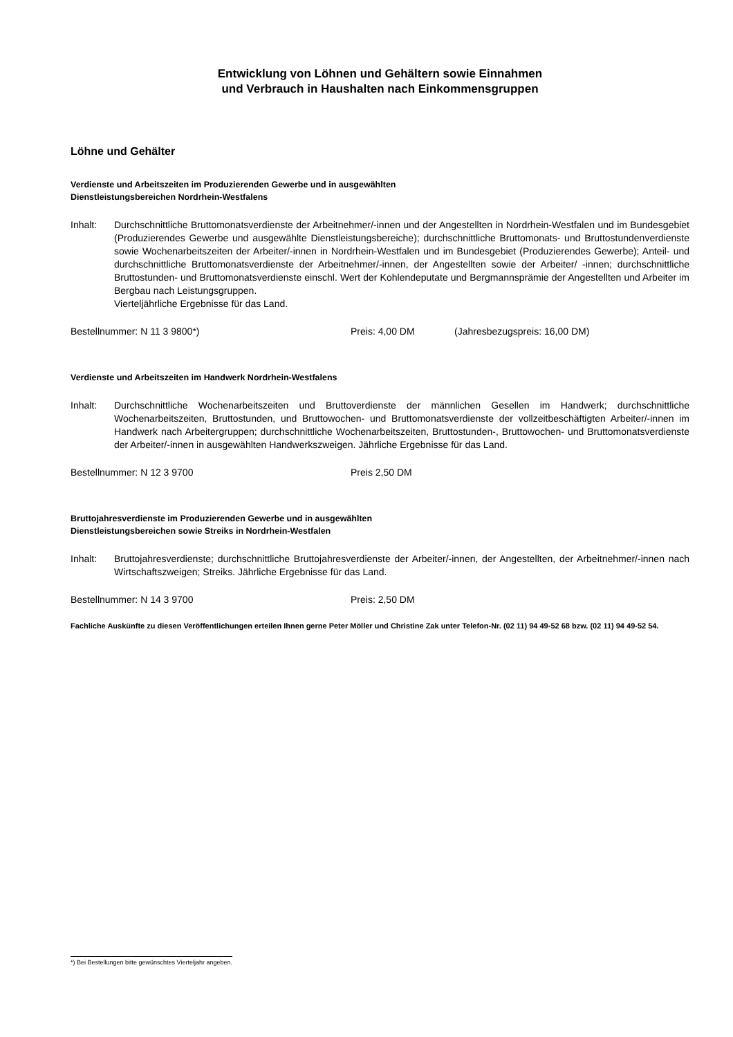Entwicklung von Löhnen und Gehältern sowie Einnahmen
und Verbrauch in Haushalten nach Einkommensgruppen
Löhne und Gehälter
Verdienste und Arbeitszeiten im Produzierenden Gewerbe und in ausgewählten
Dienstleistungsbereichen Nordrhein-Westfalens
Inhalt: Durchschnittliche Bruttomonatsverdienste der Arbeitnehmer/-innen und der Angestellten in Nordrhein-Westfalen und im Bundesgebiet (Produzierendes Gewerbe und ausgewählte Dienstleistungsbereiche); durchschnittliche Bruttomonats- und Bruttostundenverdienste sowie Wochenarbeitszeiten der Arbeiter/-innen in Nordrhein-Westfalen und im Bundesgebiet (Produzierendes Gewerbe); Anteil- und durchschnittliche Bruttomonatsverdienste der Arbeitnehmer/-innen, der Angestellten sowie der Arbeiter/ -innen; durchschnittliche Bruttostunden- und Bruttomonatsverdienste einschl. Wert der Kohlendeputate und Bergmannsprämie der Angestellten und Arbeiter im Bergbau nach Leistungsgruppen.
Vierteljährliche Ergebnisse für das Land.
Bestellnummer: N 11 3 9800*) Preis: 4,00 DM (Jahresbezugspreis: 16,00 DM)
Verdienste und Arbeitszeiten im Handwerk Nordrhein-Westfalens
Inhalt: Durchschnittliche Wochenarbeitszeiten und Bruttoverdienste der männlichen Gesellen im Handwerk; durchschnittliche Wochenarbeitszeiten, Bruttostunden, und Bruttowochen- und Bruttomonatsverdienste der vollzeitbeschäftigten Arbeiter/-innen im Handwerk nach Arbeitergruppen; durchschnittliche Wochenarbeitszeiten, Bruttostunden-, Bruttowochen- und Bruttomonatsverdienste der Arbeiter/-innen in ausgewählten Handwerkszweigen. Jährliche Ergebnisse für das Land.
Bestellnummer: N 12 3 9700 Preis 2,50 DM
Bruttojahresverdienste im Produzierenden Gewerbe und in ausgewählten
Dienstleistungsbereichen sowie Streiks in Nordrhein-Westfalen
Inhalt: Bruttojahresverdienste; durchschnittliche Bruttojahresverdienste der Arbeiter/-innen, der Angestellten, der Arbeitnehmer/-innen nach Wirtschaftszweigen; Streiks. Jährliche Ergebnisse für das Land.
Bestellnummer: N 14 3 9700 Preis: 2,50 DM
Fachliche Auskünfte zu diesen Veröffentlichungen erteilen Ihnen gerne Peter Möller und Christine Zak unter Telefon-Nr. (02 11) 94 49-52 68 bzw. (02 11) 94 49-52 54.
*) Bei Bestellungen bitte gewünschtes Vierteljahr angeben.